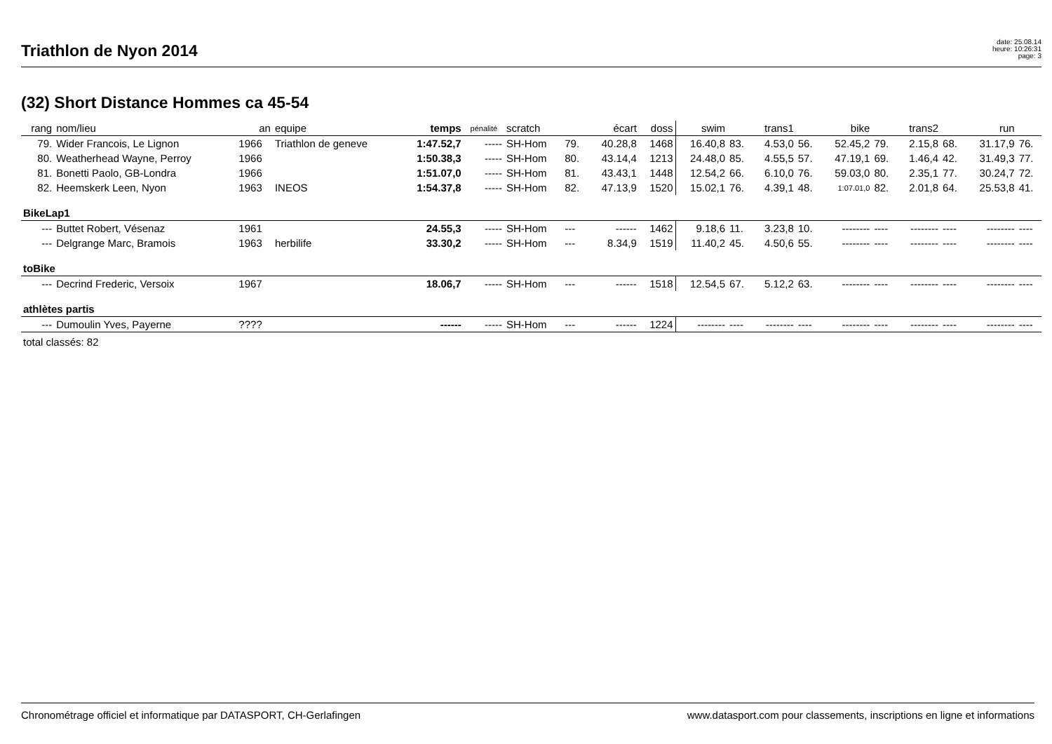Triathlon de Nyon 2014
date: 25.08.14
heure: 10:26:31
page: 3
(32) Short Distance Hommes ca 45-54
| rang | nom/lieu | an | equipe | temps | pénalité | scratch | | écart | doss | swim | | trans1 | | bike | | trans2 | | run | |
| --- | --- | --- | --- | --- | --- | --- | --- | --- | --- | --- | --- | --- | --- | --- | --- | --- | --- | --- | --- |
| 79. | Wider Francois, Le Lignon | 1966 | Triathlon de geneve | 1:47.52,7 | ----- | SH-Hom | 79. | 40.28,8 | 1468 | 16.40,8 | 83. | 4.53,0 | 56. | 52.45,2 | 79. | 2.15,8 | 68. | 31.17,9 | 76. |
| 80. | Weatherhead Wayne, Perroy | 1966 | | 1:50.38,3 | ----- | SH-Hom | 80. | 43.14,4 | 1213 | 24.48,0 | 85. | 4.55,5 | 57. | 47.19,1 | 69. | 1.46,4 | 42. | 31.49,3 | 77. |
| 81. | Bonetti Paolo, GB-Londra | 1966 | | 1:51.07,0 | ----- | SH-Hom | 81. | 43.43,1 | 1448 | 12.54,2 | 66. | 6.10,0 | 76. | 59.03,0 | 80. | 2.35,1 | 77. | 30.24,7 | 72. |
| 82. | Heemskerk Leen, Nyon | 1963 | INEOS | 1:54.37,8 | ----- | SH-Hom | 82. | 47.13,9 | 1520 | 15.02,1 | 76. | 4.39,1 | 48. | 1:07.01,0 | 82. | 2.01,8 | 64. | 25.53,8 | 41. |
| BikeLap1 | | | | | | | | | | | | | | | | | | | |
| --- | Buttet Robert, Vésenaz | 1961 | | 24.55,3 | ----- | SH-Hom | --- | ------ | 1462 | 9.18,6 | 11. | 3.23,8 | 10. | -------- | ---- | -------- | ---- | -------- | ---- |
| --- | Delgrange Marc, Bramois | 1963 | herbilife | 33.30,2 | ----- | SH-Hom | --- | 8.34,9 | 1519 | 11.40,2 | 45. | 4.50,6 | 55. | -------- | ---- | -------- | ---- | -------- | ---- |
| toBike | | | | | | | | | | | | | | | | | | | |
| --- | Decrind Frederic, Versoix | 1967 | | 18.06,7 | ----- | SH-Hom | --- | ------ | 1518 | 12.54,5 | 67. | 5.12,2 | 63. | -------- | ---- | -------- | ---- | -------- | ---- |
| athlètes partis | | | | | | | | | | | | | | | | | | | |
| --- | Dumoulin Yves, Payerne | ???? | | ------ | ----- | SH-Hom | --- | ------ | 1224 | -------- | ---- | -------- | ---- | -------- | ---- | -------- | ---- | -------- | ---- |
| total classés: 82 | | | | | | | | | | | | | | | | | | | |
Chronométrage officiel et informatique par DATASPORT, CH-Gerlafingen www.datasport.com pour classements, inscriptions en ligne et informations